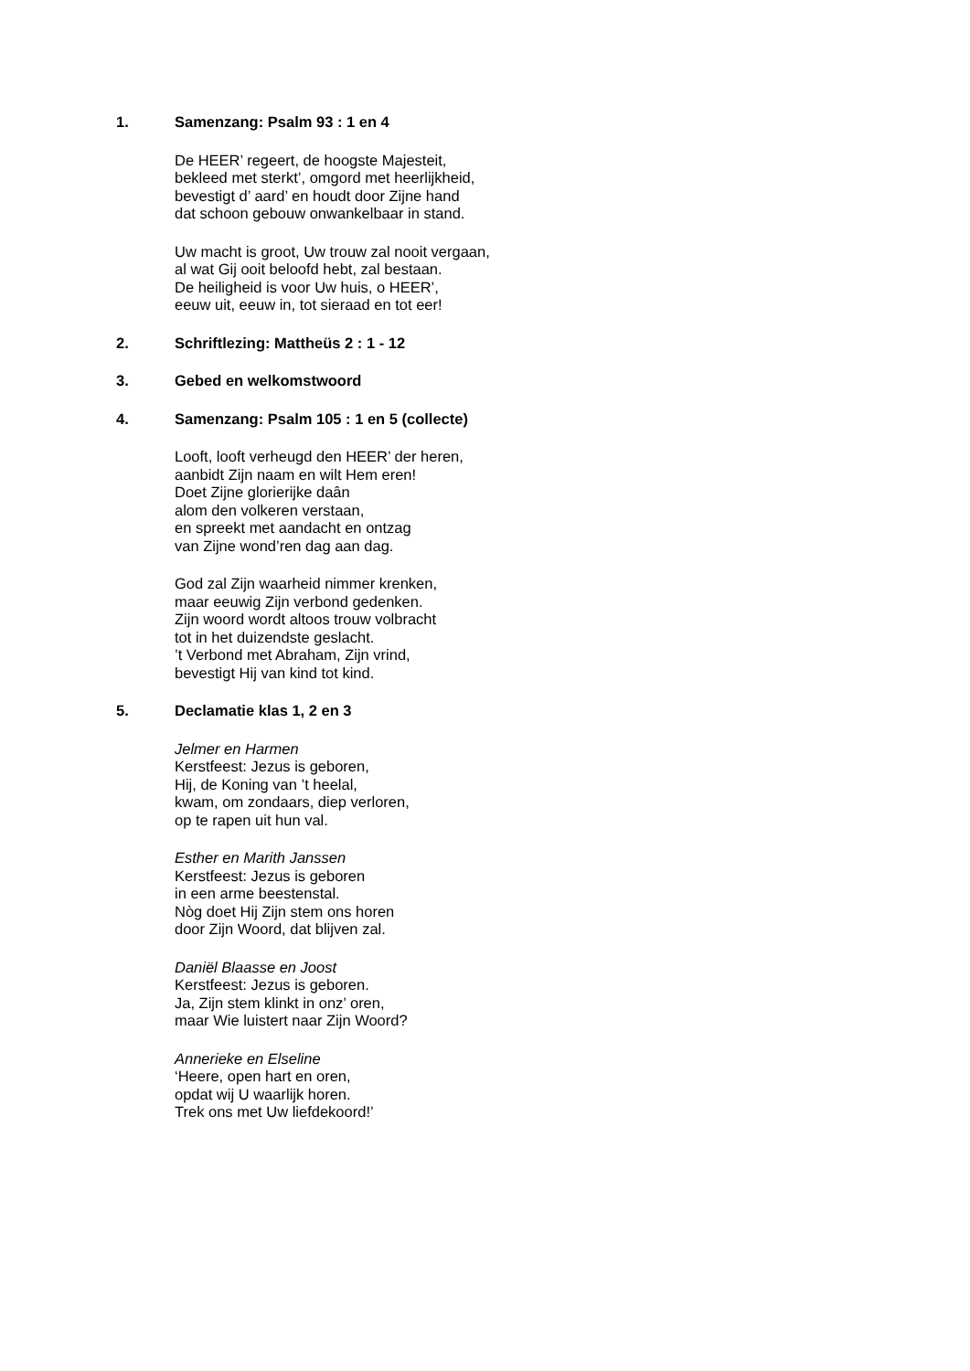1. Samenzang: Psalm 93 : 1 en 4
De HEER’ regeert, de hoogste Majesteit,
bekleed met sterkt’, omgord met heerlijkheid,
bevestigt d’ aard’ en houdt door Zijne hand
dat schoon gebouw onwankelbaar in stand.
Uw macht is groot, Uw trouw zal nooit vergaan,
al wat Gij ooit beloofd hebt, zal bestaan.
De heiligheid is voor Uw huis, o HEER’,
eeuw uit, eeuw in, tot sieraad en tot eer!
2. Schriftlezing: Mattheüs 2 : 1 - 12
3. Gebed en welkomstwoord
4. Samenzang: Psalm 105 : 1 en 5 (collecte)
Looft, looft verheugd den HEER’ der heren,
aanbidt Zijn naam en wilt Hem eren!
Doet Zijne glorierijke daân
alom den volkeren verstaan,
en spreekt met aandacht en ontzag
van Zijne wond’ren dag aan dag.
God zal Zijn waarheid nimmer krenken,
maar eeuwig Zijn verbond gedenken.
Zijn woord wordt altoos trouw volbracht
tot in het duizendste geslacht.
’t Verbond met Abraham, Zijn vrind,
bevestigt Hij van kind tot kind.
5. Declamatie klas 1, 2 en 3
Jelmer en Harmen
Kerstfeest: Jezus is geboren,
Hij, de Koning van ’t heelal,
kwam, om zondaars, diep verloren,
op te rapen uit hun val.
Esther en Marith Janssen
Kerstfeest: Jezus is geboren
in een arme beestenstal.
Nòg doet Hij Zijn stem ons horen
door Zijn Woord, dat blijven zal.
Daniël Blaasse en Joost
Kerstfeest: Jezus is geboren.
Ja, Zijn stem klinkt in onz’ oren,
maar Wie luistert naar Zijn Woord?
Annerieke en Elseline
‘Heere, open hart en oren,
opdat wij U waarlijk horen.
Trek ons met Uw liefdekoord!’